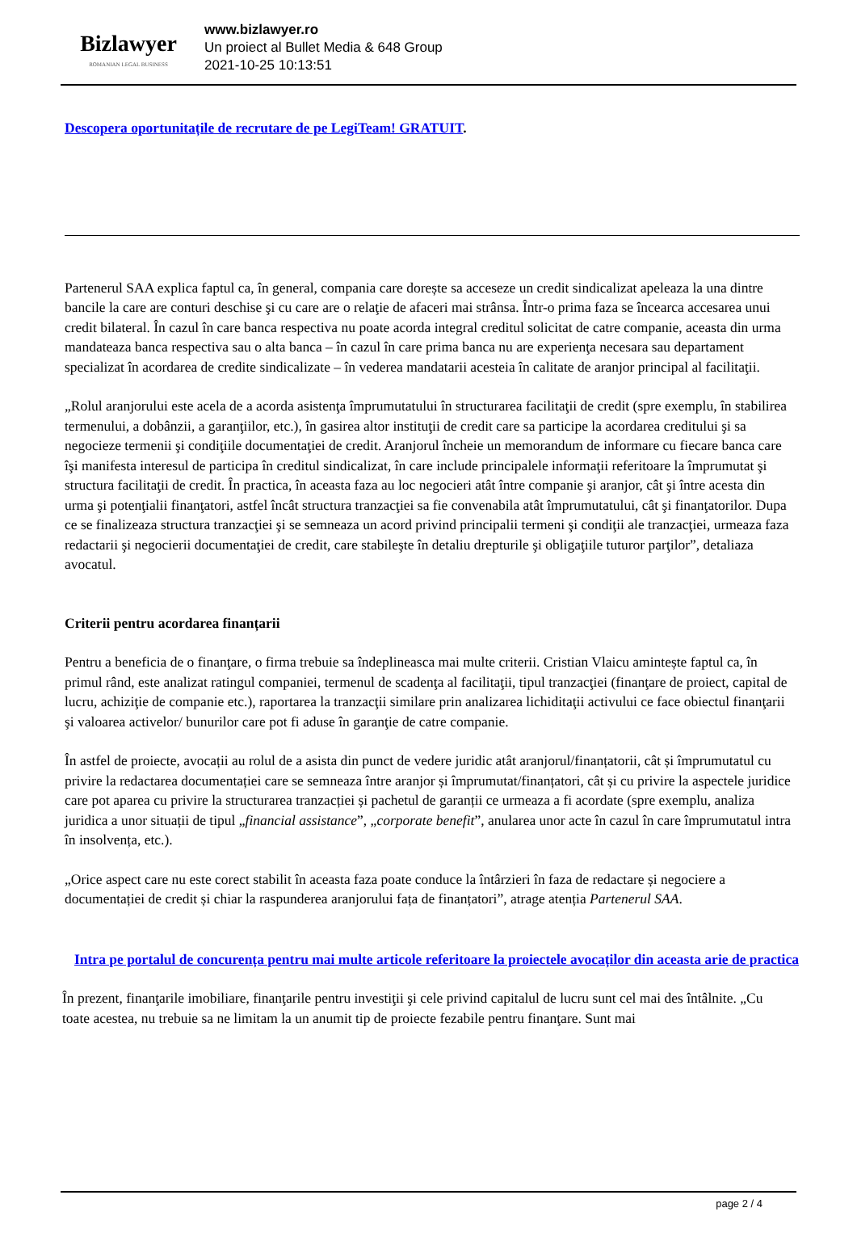Bizlawyer
ROMANIAN LEGAL BUSINESS
www.bizlawyer.ro
Un proiect al Bullet Media & 648 Group
2021-10-25 10:13:51
Descopera oportunitațile de recrutare de pe LegiTeam! GRATUIT.
Partenerul SAA explica faptul ca, în general, compania care dorește sa acceseze un credit sindicalizat apeleaza la una dintre bancile la care are conturi deschise şi cu care are o relaţie de afaceri mai strânsa. Într-o prima faza se încearca accesarea unui credit bilateral. În cazul în care banca respectiva nu poate acorda integral creditul solicitat de catre companie, aceasta din urma mandateaza banca respectiva sau o alta banca – în cazul în care prima banca nu are experienţa necesara sau departament specializat în acordarea de credite sindicalizate – în vederea mandatarii acesteia în calitate de aranjor principal al facilitaţii.
„Rolul aranjorului este acela de a acorda asistenţa împrumutatului în structurarea facilitaţii de credit (spre exemplu, în stabilirea termenului, a dobânzii, a garanţiilor, etc.), în gasirea altor instituţii de credit care sa participe la acordarea creditului şi sa negocieze termenii şi condiţiile documentaţiei de credit. Aranjorul încheie un memorandum de informare cu fiecare banca care îşi manifesta interesul de participa în creditul sindicalizat, în care include principalele informaţii referitoare la împrumutat şi structura facilitaţii de credit. În practica, în aceasta faza au loc negocieri atât între companie şi aranjor, cât şi între acesta din urma şi potenţialii finanţatori, astfel încât structura tranzacţiei sa fie convenabila atât împrumutatului, cât şi finanţatorilor. Dupa ce se finalizeaza structura tranzacţiei şi se semneaza un acord privind principalii termeni şi condiţii ale tranzacţiei, urmeaza faza redactarii şi negocierii documentaţiei de credit, care stabileşte în detaliu drepturile şi obligaţiile tuturor parţilor”, detaliaza avocatul.
Criterii pentru acordarea finanțarii
Pentru a beneficia de o finanţare, o firma trebuie sa îndeplineasca mai multe criterii. Cristian Vlaicu amintește faptul ca, în primul rând, este analizat ratingul companiei, termenul de scadenţa al facilitaţii, tipul tranzacţiei (finanţare de proiect, capital de lucru, achiziţie de companie etc.), raportarea la tranzacţii similare prin analizarea lichiditaţii activului ce face obiectul finanţarii şi valoarea activelor/ bunurilor care pot fi aduse în garanţie de catre companie.
În astfel de proiecte, avocații au rolul de a asista din punct de vedere juridic atât aranjorul/finanțatorii, cât și împrumutatul cu privire la redactarea documentației care se semneaza între aranjor și împrumutat/finanțatori, cât și cu privire la aspectele juridice care pot aparea cu privire la structurarea tranzacției și pachetul de garanții ce urmeaza a fi acordate (spre exemplu, analiza juridica a unor situații de tipul „financial assistance”, „corporate benefit”, anularea unor acte în cazul în care împrumutatul intra în insolvența, etc.).
„Orice aspect care nu este corect stabilit în aceasta faza poate conduce la întârzieri în faza de redactare și negociere a documentației de credit și chiar la raspunderea aranjorului fața de finanțatori”, atrage atenția Partenerul SAA.
Intra pe portalul de concurența pentru mai multe articole referitoare la proiectele avocaților din aceasta arie de practica
În prezent, finanţarile imobiliare, finanţarile pentru investiţii şi cele privind capitalul de lucru sunt cel mai des întâlnite. „Cu toate acestea, nu trebuie sa ne limitam la un anumit tip de proiecte fezabile pentru finanţare. Sunt mai
page 2 / 4